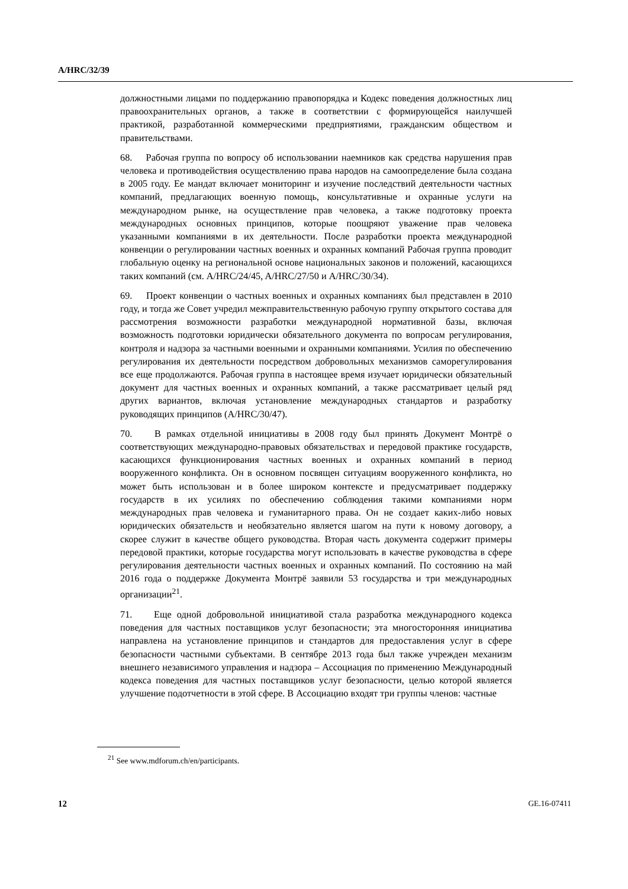A/HRC/32/39
должностными лицами по поддержанию правопорядка и Кодекс поведения должностных лиц правоохранительных органов, а также в соответствии с формирующейся наилучшей практикой, разработанной коммерческими предприятиями, гражданским обществом и правительствами.
68. Рабочая группа по вопросу об использовании наемников как средства нарушения прав человека и противодействия осуществлению права народов на самоопределение была создана в 2005 году. Ее мандат включает мониторинг и изучение последствий деятельности частных компаний, предлагающих военную помощь, консультативные и охранные услуги на международном рынке, на осуществление прав человека, а также подготовку проекта международных основных принципов, которые поощряют уважение прав человека указанными компаниями в их деятельности. После разработки проекта международной конвенции о регулировании частных военных и охранных компаний Рабочая группа проводит глобальную оценку на региональной основе национальных законов и положений, касающихся таких компаний (см. A/HRC/24/45, A/HRC/27/50 и A/HRC/30/34).
69. Проект конвенции о частных военных и охранных компаниях был представлен в 2010 году, и тогда же Совет учредил межправительственную рабочую группу открытого состава для рассмотрения возможности разработки международной нормативной базы, включая возможность подготовки юридически обязательного документа по вопросам регулирования, контроля и надзора за частными военными и охранными компаниями. Усилия по обеспечению регулирования их деятельности посредством добровольных механизмов саморегулирования все еще продолжаются. Рабочая группа в настоящее время изучает юридически обязательный документ для частных военных и охранных компаний, а также рассматривает целый ряд других вариантов, включая установление международных стандартов и разработку руководящих принципов (A/HRC/30/47).
70. В рамках отдельной инициативы в 2008 году был принять Документ Монтрё о соответствующих международно-правовых обязательствах и передовой практике государств, касающихся функционирования частных военных и охранных компаний в период вооруженного конфликта. Он в основном посвящен ситуациям вооруженного конфликта, но может быть использован и в более широком контексте и предусматривает поддержку государств в их усилиях по обеспечению соблюдения такими компаниями норм международных прав человека и гуманитарного права. Он не создает каких-либо новых юридических обязательств и необязательно является шагом на пути к новому договору, а скорее служит в качестве общего руководства. Вторая часть документа содержит примеры передовой практики, которые государства могут использовать в качестве руководства в сфере регулирования деятельности частных военных и охранных компаний. По состоянию на май 2016 года о поддержке Документа Монтрё заявили 53 государства и три международных организации<sup>21</sup>.
71. Еще одной добровольной инициативой стала разработка международного кодекса поведения для частных поставщиков услуг безопасности; эта многосторонняя инициатива направлена на установление принципов и стандартов для предоставления услуг в сфере безопасности частными субъектами. В сентябре 2013 года был также учрежден механизм внешнего независимого управления и надзора – Ассоциация по применению Международный кодекса поведения для частных поставщиков услуг безопасности, целью которой является улучшение подотчетности в этой сфере. В Ассоциацию входят три группы членов: частные
<sup>21</sup> See www.mdforum.ch/en/participants.
12 GE.16-07411